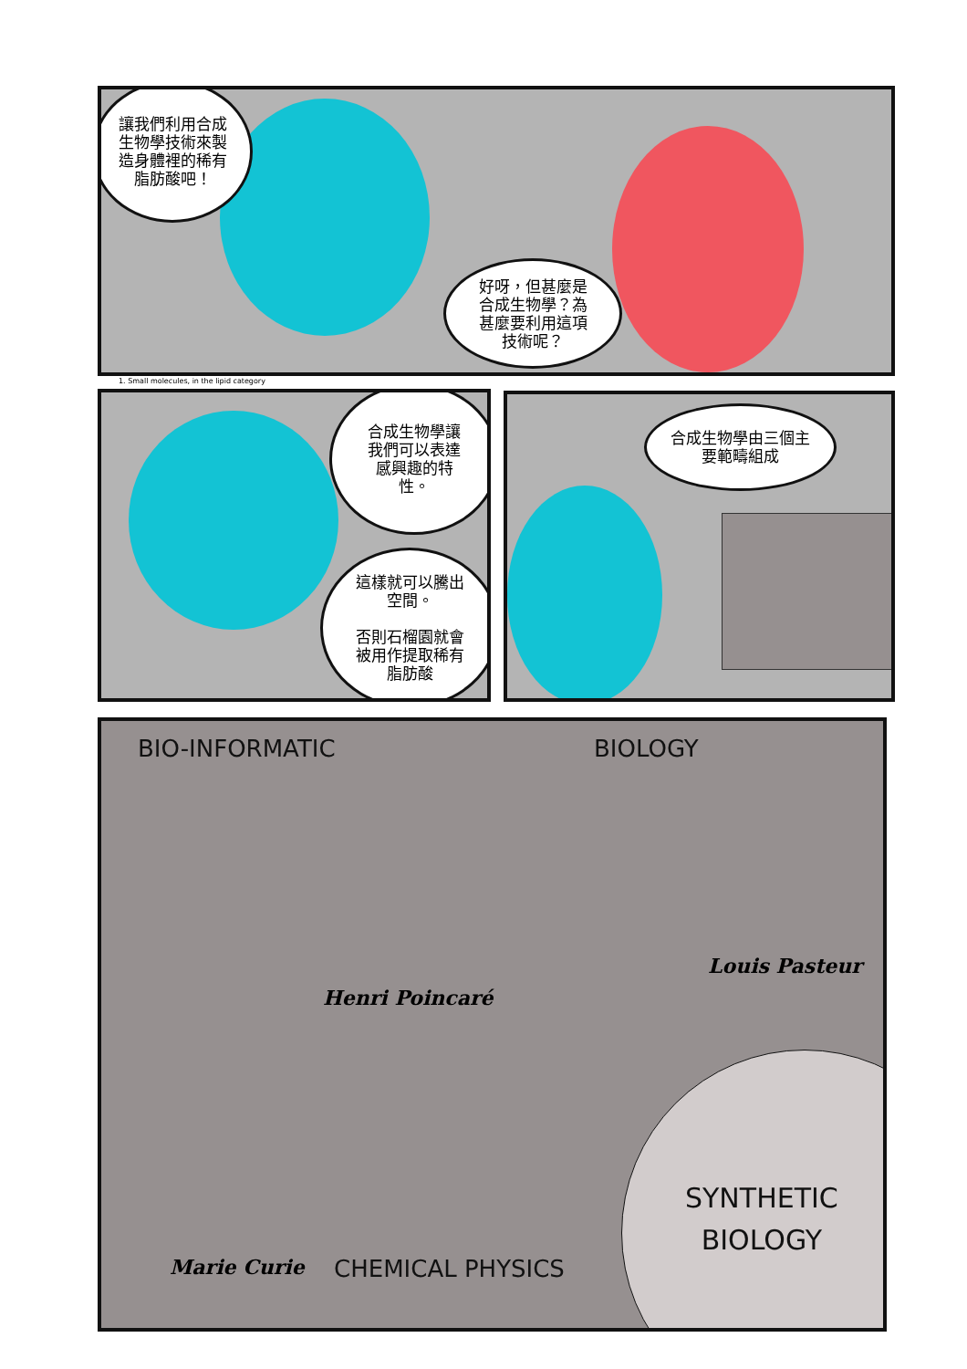讓我們利用合成
生物學技術來製
造身體裡的稀有
脂肪酸吧！
好呀，但甚麼是
合成生物學？為
甚麼要利用這項
技術呢？
1. Small molecules, in the lipid category
合成生物學讓
我們可以表達
感興趣的特
性。
這樣就可以騰出
空間。
否則石榴園就會
被用作提取稀有
脂肪酸
合成生物學由三個主
要範疇組成
BIO-INFORMATIC BIOLOGY
Henri Poincaré
Louis Pasteur
SYNTHETIC
BIOLOGY
Marie Curie CHEMICAL PHYSICS